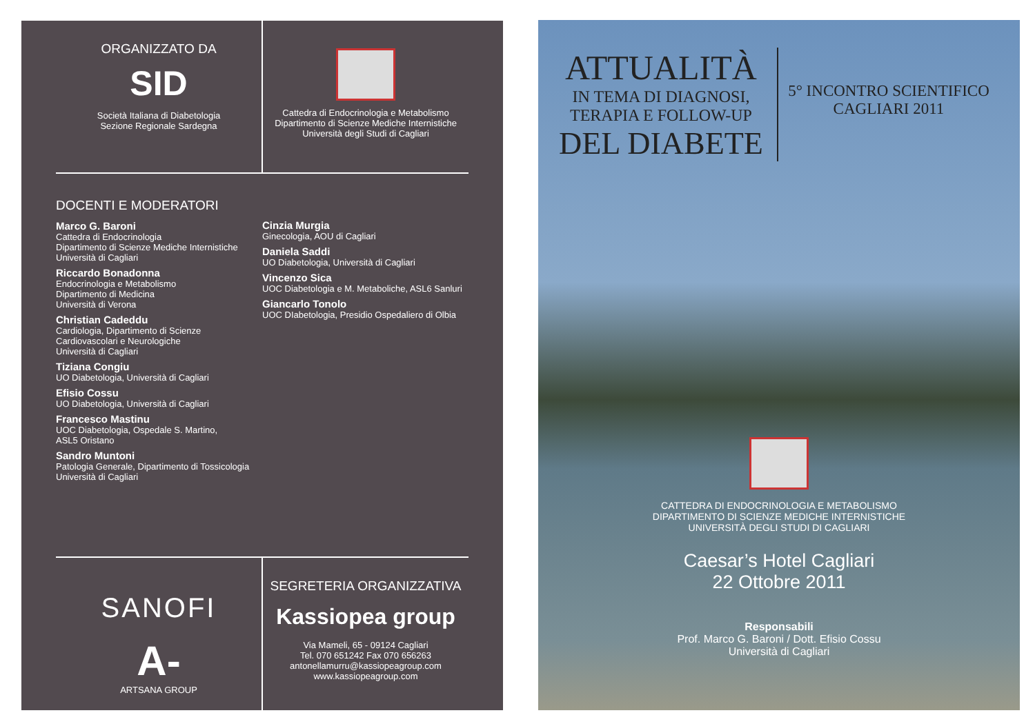ORGANIZZATO DA
SID
Società Italiana di Diabetologia
Sezione Regionale Sardegna
Cattedra di Endocrinologia e Metabolismo
Dipartimento di Scienze Mediche Internistiche
Università degli Studi di Cagliari
DOCENTI E MODERATORI
Marco G. Baroni
Cattedra di Endocrinologia
Dipartimento di Scienze Mediche Internistiche
Università di Cagliari
Riccardo Bonadonna
Endocrinologia e Metabolismo
Dipartimento di Medicina
Università di Verona
Christian Cadeddu
Cardiologia, Dipartimento di Scienze
Cardiovascolari e Neurologiche
Università di Cagliari
Tiziana Congiu
UO Diabetologia, Università di Cagliari
Efisio Cossu
UO Diabetologia, Università di Cagliari
Francesco Mastinu
UOC Diabetologia, Ospedale S. Martino,
ASL5 Oristano
Sandro Muntoni
Patologia Generale, Dipartimento di Tossicologia
Università di Cagliari
Cinzia Murgia
Ginecologia, AOU di Cagliari
Daniela Saddi
UO Diabetologia, Università di Cagliari
Vincenzo Sica
UOC Diabetologia e M. Metaboliche, ASL6 Sanluri
Giancarlo Tonolo
UOC DIabetologia, Presidio Ospedaliero di Olbia
SANOFI
A-
ARTSANA GROUP
SEGRETERIA ORGANIZZATIVA
Kassiopea group
Via Mameli, 65 - 09124 Cagliari
Tel. 070 651242 Fax 070 656263
antonellamurru@kassiopeagroup.com
www.kassiopeagroup.com
ATTUALITÀ
IN TEMA DI DIAGNOSI,
TERAPIA E FOLLOW-UP
DEL DIABETE
5° INCONTRO SCIENTIFICO
CAGLIARI 2011
CATTEDRA DI ENDOCRINOLOGIA E METABOLISMO
DIPARTIMENTO DI SCIENZE MEDICHE INTERNISTICHE
UNIVERSITÀ DEGLI STUDI DI CAGLIARI
Caesar’s Hotel Cagliari
22 Ottobre 2011
Responsabili
Prof. Marco G. Baroni / Dott. Efisio Cossu
Università di Cagliari